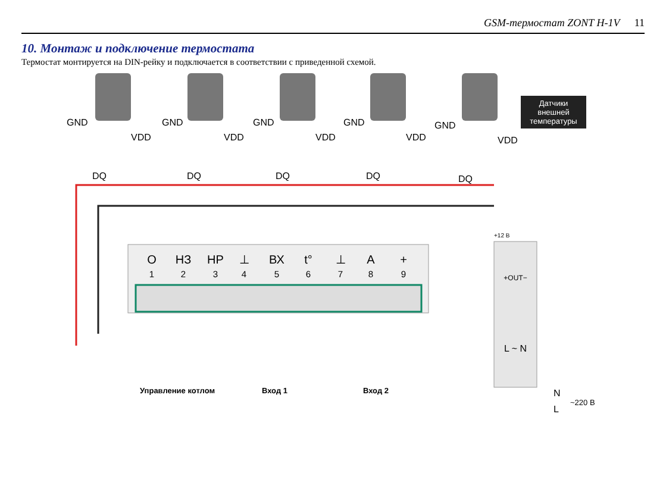GSM-термостат ZONT H-1V 11
10. Монтаж и подключение термостата
Термостат монтируется на DIN-рейку и подключается в соответствии с приведенной схемой.
GND
VDD
DQ
GND
VDD
DQ
GND
VDD
DQ
GND
VDD
DQ
GND
VDD
DQ
Датчики
внешней
температуры
O
НЗ
НР
⊥
ВХ
t°
⊥
A
+
1
2
3
4
5
6
7
8
9
+OUT−
L ~ N
+12 В
Управление котлом
Вход 1
Вход 2
N
L
~220 В